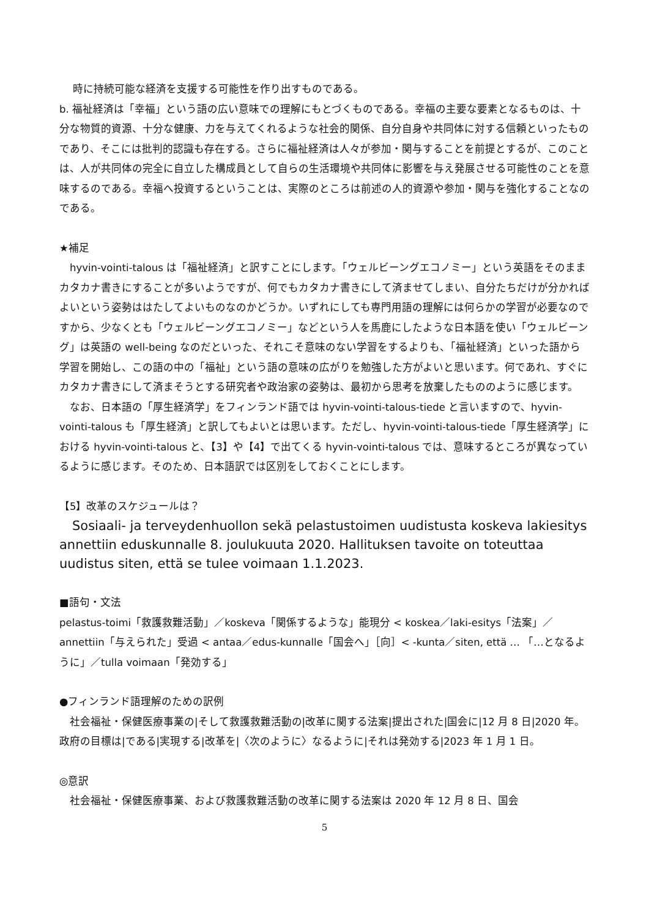時に持続可能な経済を支援する可能性を作り出すものである。
b. 福祉経済は「幸福」という語の広い意味での理解にもとづくものである。幸福の主要な要素となるものは、十分な物質的資源、十分な健康、力を与えてくれるような社会的関係、自分自身や共同体に対する信頼といったものであり、そこには批判的認識も存在する。さらに福祉経済は人々が参加・関与することを前提とするが、このことは、人が共同体の完全に自立した構成員として自らの生活環境や共同体に影響を与え発展させる可能性のことを意味するのである。幸福へ投資するということは、実際のところは前述の人的資源や参加・関与を強化することなのである。
★補足
　hyvin-vointi-talous は「福祉経済」と訳すことにします。「ウェルビーングエコノミー」という英語をそのままカタカナ書きにすることが多いようですが、何でもカタカナ書きにして済ませてしまい、自分たちだけが分かればよいという姿勢ははたしてよいものなのかどうか。いずれにしても専門用語の理解には何らかの学習が必要なのですから、少なくとも「ウェルビーングエコノミー」などという人を馬鹿にしたような日本語を使い「ウェルビーング」は英語の well-being なのだといった、それこそ意味のない学習をするよりも、「福祉経済」といった語から学習を開始し、この語の中の「福祉」という語の意味の広がりを勉強した方がよいと思います。何であれ、すぐにカタカナ書きにして済まそうとする研究者や政治家の姿勢は、最初から思考を放棄したもののように感じます。
　なお、日本語の「厚生経済学」をフィンランド語では hyvin-vointi-talous-tiede と言いますので、hyvin-vointi-talous も「厚生経済」と訳してもよいとは思います。ただし、hyvin-vointi-talous-tiede「厚生経済学」における hyvin-vointi-talous と、【3】や【4】で出てくる hyvin-vointi-talous では、意味するところが異なっているように感じます。そのため、日本語訳では区別をしておくことにします。
【5】改革のスケジュールは？
　Sosiaali- ja terveydenhuollon sekä pelastustoimen uudistusta koskeva lakiesitys annettiin eduskunnalle 8. joulukuuta 2020. Hallituksen tavoite on toteuttaa uudistus siten, että se tulee voimaan 1.1.2023.
■語句・文法
pelastus-toimi「救護救難活動」／koskeva「関係するような」能現分 < koskea／laki-esitys「法案」／annettiin「与えられた」受過 < antaa／edus-kunnalle「国会へ」［向］< -kunta／siten, että … 「…となるように」／tulla voimaan「発効する」
●フィンランド語理解のための訳例
　社会福祉・保健医療事業の|そして救護救難活動の|改革に関する法案|提出された|国会に|12 月 8 日|2020 年。政府の目標は|である|実現する|改革を|〈次のように〉なるように|それは発効する|2023 年 1 月 1 日。
◎意訳
　社会福祉・保健医療事業、および救護救難活動の改革に関する法案は 2020 年 12 月 8 日、国会
5